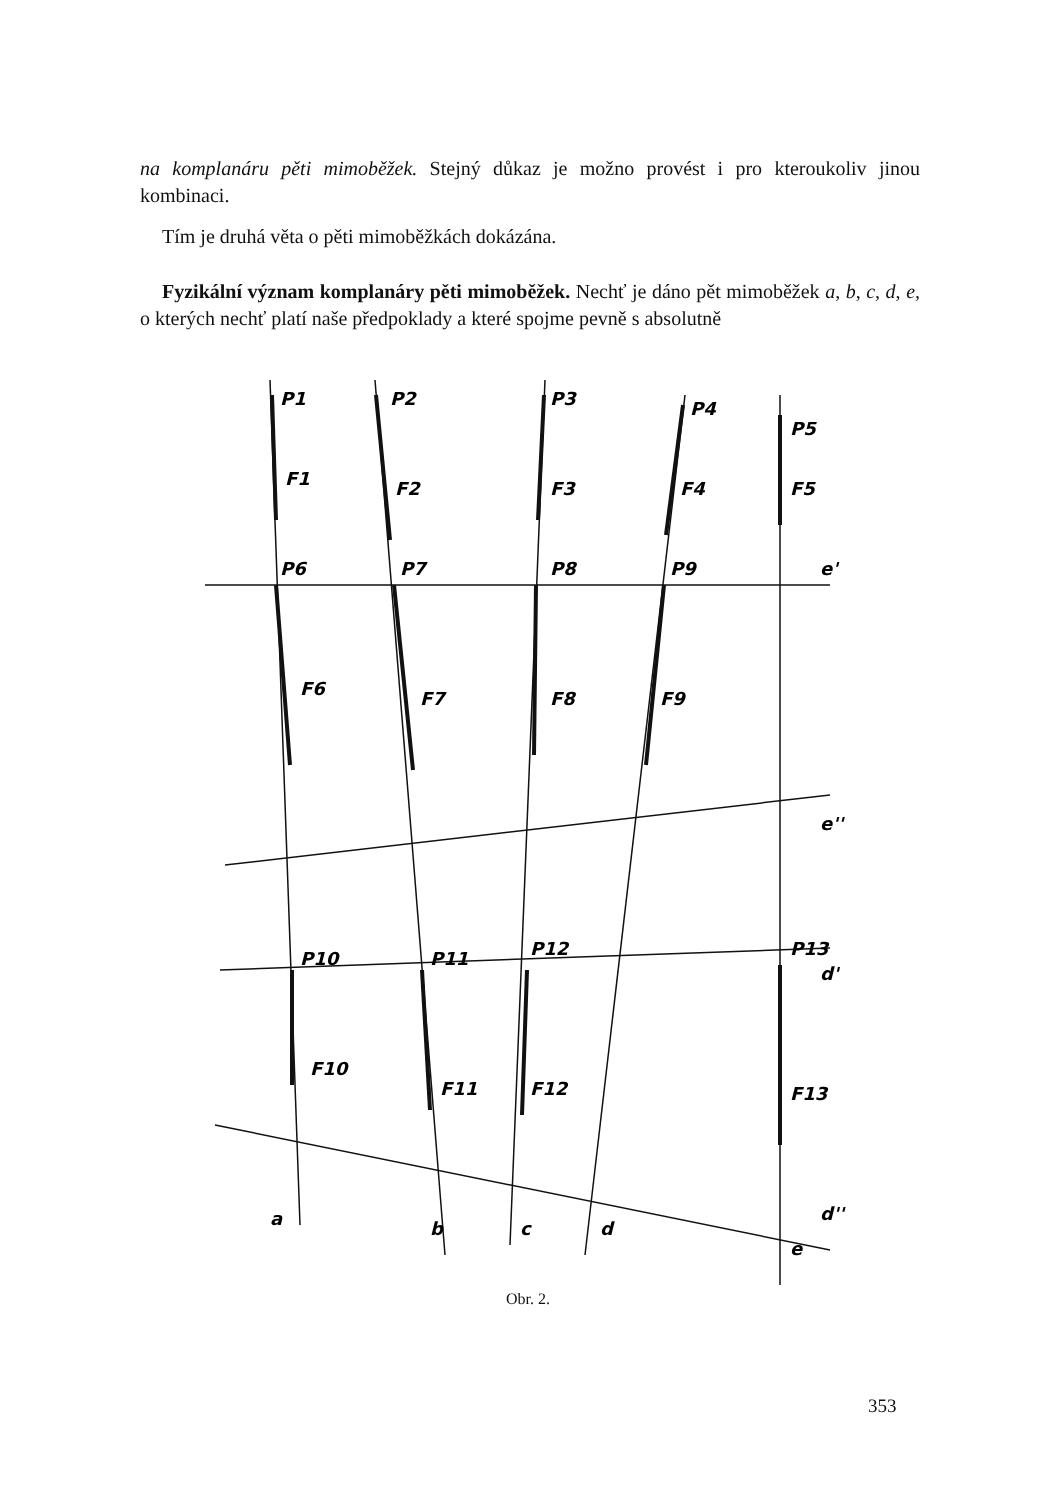na komplanáru pěti mimoběžek. Stejný důkaz je možno provést i pro kteroukoliv jinou kombinaci.
Tím je druhá věta o pěti mimoběžkách dokázána.
Fyzikální význam komplanáry pěti mimoběžek. Nechť je dáno pět mimoběžek a, b, c, d, e, o kterých nechť platí naše předpoklady a které spojme pevně s absolutně
P1
P2
P3
P4
P5
F1
F2
F3
F4
F5
P6
P7
P8
P9
e'
F6
F7
F8
F9
e''
P10
P11
P12
P13
d'
F10
F11
F12
F13
a
b
c
d
d''
e
Obr. 2.
353